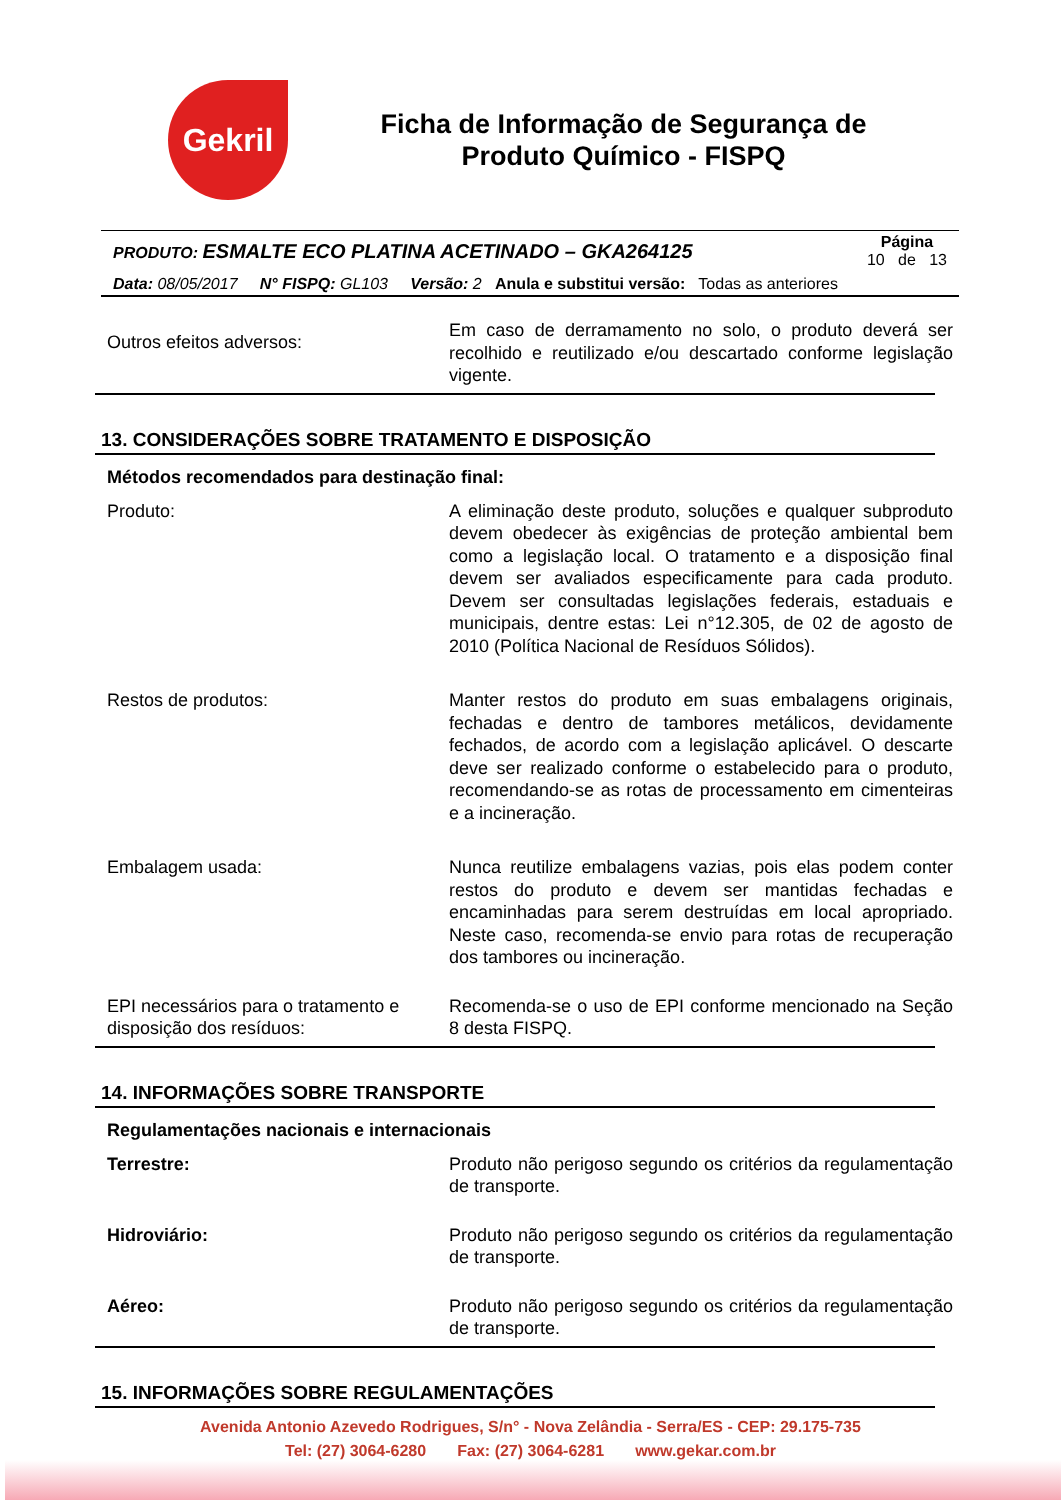Gekril
Ficha de Informação de Segurança de
Produto Químico - FISPQ
PRODUTO: ESMALTE ECO PLATINA ACETINADO – GKA264125 Página
10 de 13
Data: 08/05/2017 N° FISPQ: GL103 Versão: 2 Anula e substitui versão: Todas as anteriores
| Outros efeitos adversos: | Em caso de derramamento no solo, o produto deverá ser recolhido e reutilizado e/ou descartado conforme legislação vigente. |
13. CONSIDERAÇÕES SOBRE TRATAMENTO E DISPOSIÇÃO
Métodos recomendados para destinação final:
| Produto: | A eliminação deste produto, soluções e qualquer subproduto devem obedecer às exigências de proteção ambiental bem como a legislação local. O tratamento e a disposição final devem ser avaliados especificamente para cada produto. Devem ser consultadas legislações federais, estaduais e municipais, dentre estas: Lei n°12.305, de 02 de agosto de 2010 (Política Nacional de Resíduos Sólidos). |
| Restos de produtos: | Manter restos do produto em suas embalagens originais, fechadas e dentro de tambores metálicos, devidamente fechados, de acordo com a legislação aplicável. O descarte deve ser realizado conforme o estabelecido para o produto, recomendando-se as rotas de processamento em cimenteiras e a incineração. |
| Embalagem usada: | Nunca reutilize embalagens vazias, pois elas podem conter restos do produto e devem ser mantidas fechadas e encaminhadas para serem destruídas em local apropriado. Neste caso, recomenda-se envio para rotas de recuperação dos tambores ou incineração. |
| EPI necessários para o tratamento e disposição dos resíduos: | Recomenda-se o uso de EPI conforme mencionado na Seção 8 desta FISPQ. |
14. INFORMAÇÕES SOBRE TRANSPORTE
Regulamentações nacionais e internacionais
| Terrestre: | Produto não perigoso segundo os critérios da regulamentação de transporte. |
| Hidroviário: | Produto não perigoso segundo os critérios da regulamentação de transporte. |
| Aéreo: | Produto não perigoso segundo os critérios da regulamentação de transporte. |
15. INFORMAÇÕES SOBRE REGULAMENTAÇÕES
Avenida Antonio Azevedo Rodrigues, S/n° - Nova Zelândia - Serra/ES - CEP: 29.175-735
Tel: (27) 3064-6280 Fax: (27) 3064-6281 www.gekar.com.br